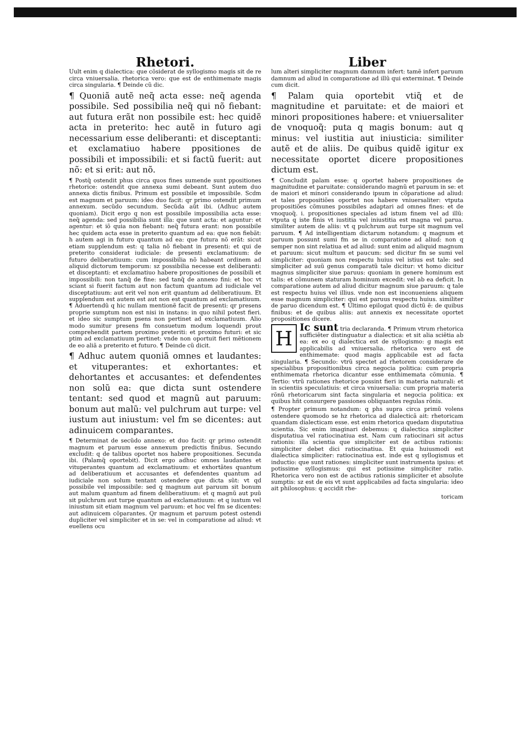Rhetori.
Uult enim q dialectica: que cõsiderat de syllogismo magis sit de re circa vniuersalia. rhetorica vero: que est de enthimemate magis circa singularia. ¶ Deinde cũ dic.
¶ Quoniã autẽ neq̃ acta esse: neq̃ agenda possibile. Sed possibilia neq̃ qui nõ fiebant: aut futura erãt non possibile est: hec quidẽ acta in preterito: hec autẽ in futuro agi necessarium esse deliberanti: et disceptanti: et exclamatiuo habere ppositiones de possibili et impossibili: et si factũ fuerit: aut nõ: et si erit: aut nõ.
¶ Postq̃ ostendit phus circa quos fines sumende sunt ppositiones rhetorice: ostendit que annexa sumi debeant. Sunt autem duo annexa dictis finibus. Primum est possibile et impossibile. Scdm est magnum et paruum: ideo duo facit: qr primo ostendit primum annexum. secũdo secundum. Secũda aũt ibi. (Adhuc autem quoniam). Dicit ergo q non est possibile impossibilia acta esse: neq̃ agenda: sed possibilia sunt illa: que sunt acta: et aguntur: et agentur: et iõ quia non fiebant: neq̃ futura erant: non possibile hec quidem acta esse in preterito quantum ad ea: que non fiebãt: h autem agi in futuro quantum ad ea: que futura nõ erãt: sicut etiam supplendum est: q talia nõ fiebant in presenti: et qui de preterito considerat iudiciale: de presenti exclamatiuum: de futuro deliberatiuum: cum impossibilia nõ habeant ordinem ad aliquid dictorum temporum: sz possibilia necesse est deliberanti: et disceptanti: et exclamatiuo habere propositiones de possibili et impossibili: non tanq̃ de fine: sed tanq̃ de annexo fini: et hoc vt sciant si fuerit factum aut non factum quantum ad iudiciale vel disceptatiuum: aut erit vel non erit quantum ad deliberatiuum. Et supplendum est autem est aut non est quantum ad exclamatiuum. ¶ Aduertendũ q hic nullam mentionẽ facit de presenti: qr presens proprie sumptum non est nisi in instans: in quo nihil potest fieri. et ideo sic sumptum psens non pertinet ad exclamatiuum. Alio modo sumitur presens fm consuetum modum loquendi prout comprehendit partem proximo preteriti: et proximo futuri: et sic ptim ad exclamatiuum pertinet: vnde non oportuit fieri mẽtionem de eo aliã a preterito et futuro. ¶ Deinde cũ dicit.
¶ Adhuc autem quoniã omnes et laudantes: et vituperantes: et exhortantes: et dehortantes et accusantes: et defendentes non solũ ea: que dicta sunt ostendere tentant: sed quod et magnũ aut paruum: bonum aut malũ: vel pulchrum aut turpe: vel iustum aut iniustum: vel fm se dicentes: aut adinuicem comparantes.
¶ Determinat de secũdo annexo: et duo facit: qr primo ostendit magnum et paruum esse annexum predictis finibus. Secundo excludit: q de talibus oportet nos habere propositiones. Secunda ibi. (Palamq̃ oportebit). Dicit ergo adhuc omnes laudantes et vituperantes quantum ad exclamatiuum: et exhortãtes quantum ad deliberatiuum et accusantes et defendentes quantum ad iudiciale non solum tentant ostendere que dicta sũt: vt qd possibile vel impossibile: sed q magnum aut paruum sit bonum aut malum quantum ad finem deliberatiuum: et q magnũ aut puũ sit pulchrum aut turpe quantum ad exclamatiuum: et q iustum vel iniustum sit etiam magnum vel paruum: et hoc vel fm se dicentes: aut adinuicem cõparantes. Qr magnum et paruum potest ostendi dupliciter vel simpliciter et in se: vel in comparatione ad aliud: vt euellens ocu
Liber
lum alteri simpliciter magnum damnum infert: tamẽ infert paruum damnum ad aliud in comparatione ad illũ qui exterminat. ¶ Deinde cum dicit.
¶ Palam quia oportebit vtiq̃ et de magnitudine et paruitate: et de maiori et minori propositiones habere: et vniuersaliter de vnoquoq̃: puta q magis bonum: aut q minus: vel iustitia aut iniusticia: similiter autẽ et de aliis. De quibus quidẽ igitur ex necessitate oportet dicere propositiones dictum est.
¶ Concludit palam esse: q oportet habere propositiones de magnitudine et paruitate: considerando magnũ et paruum in se: et de maiori et minori considerando ipsum in cõparatione ad aliud: et tales propositiões oportet nos habere vniuersaliter: vtputa propositiões cõmunes possibiles adaptari ad omnes fines: et de vnoquoq̃. i. propositiones speciales ad istum finem vel ad illũ: vtputa q iste finis vt iustitia vel iniustitia est magna vel parua. similiter autem de aliis: vt q pulchrum aut turpe sit magnum vel paruum. ¶ Ad intelligentiam dictarum notandum: q magnum et paruum possunt sumi fm se in comparatione ad aliud: non q semper non sint relatiua et ad aliud: sunt enim ad aliquid magnum et paruum: sicut multum et paucum: sed dicitur fm se sumi vel simpliciter: quoniam non respectu huius vel istius est tale: sed simpliciter ad suũ genus comparatũ tale dicitur: vt homo dicitur magnus simpliciter siue paruus: quoniam in genere hominum est talis: et cõmunem staturam hominum excedit: vel ab ea deficit. In comparatione autem ad aliud dicitur magnum siue paruum: q tale est respectu huius vel illius. vnde non est inconueniens aliquem esse magnum simpliciter: qui est paruus respectu huius. similiter de paruo dicendum est. ¶ Ultimo epilogat quod dictũ ẽ: de quibus finibus: et de quibus aliis: aut annexis ex necessitate oportet propositiones dicere.
HIc sunt tria declaranda. ¶ Primum vtrum rhetorica sufficiẽter distinguatur a dialectica: et sit alia sciẽtia ab ea: ex eo q dialectica est de syllogismo: g magis est applicabilis ad vniuersalia. rhetorica vero est de enthimemate: quod magis applicabile est ad facta singularia. ¶ Secundo: vtrũ spectet ad rhetorem considerare de specialibus propositionibus circa negocia politica: cum propria enthimemata rhetorica dicantur esse enthimemata cõmunia. ¶ Tertio: vtrũ rationes rhetorice possint fieri in materia naturali: et in scientiis speculatiuis: et circa vniuersalia: cum propria materia rõnũ rhetoricarum sint facta singularia et negocia politica: ex quibus hñt consurgere passiones obliquantes regulas rõnis.
¶ Propter primum notandum: q phs supra circa primũ volens ostendere quomodo se hz rhetorica ad dialecticã ait: rhetoricam quandam dialecticam esse. est enim rhetorica quedam disputatiua scientia. Sic enim imaginari debemus: q dialectica simpliciter disputatiua vel ratiocinatiua est. Nam cum ratiocinari sit actus rationis: illa scientia que simpliciter est de actibus rationis: simpliciter debet dici ratiocinatiua. Et quia huiusmodi est dialectica simpliciter: ratiocinatiua est. inde est q syllogismus et inductio: que sunt rationes: simpliciter sunt instrumenta ipsius: et potissime syllogismus: qui est potissime simpliciter ratio. Rhetorica vero non est de actibus rationis simpliciter et absolute sumptis: sz est de eis vt sunt applicabiles ad facta singularia: ideo ait philosophus: q accidit rhe-
toricam